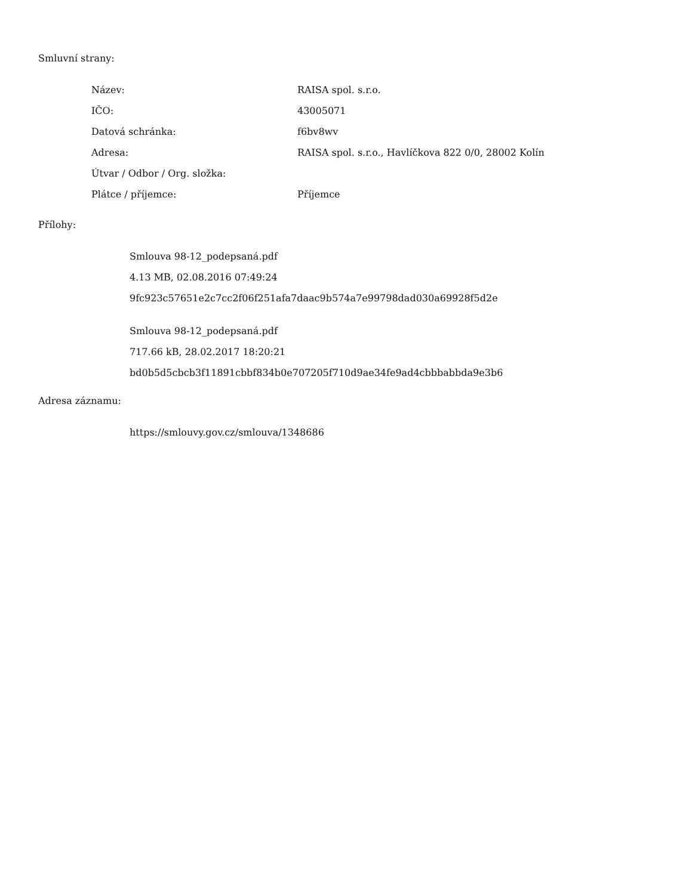Smluvní strany:
| Název: | RAISA spol. s.r.o. |
| IČO: | 43005071 |
| Datová schránka: | f6bv8wv |
| Adresa: | RAISA spol. s.r.o., Havlíčkova 822 0/0, 28002 Kolín |
| Útvar / Odbor / Org. složka: | |
| Plátce / příjemce: | Příjemce |
Přílohy:
Smlouva 98-12_podepsaná.pdf
4.13 MB, 02.08.2016 07:49:24
9fc923c57651e2c7cc2f06f251afa7daac9b574a7e99798dad030a69928f5d2e
Smlouva 98-12_podepsaná.pdf
717.66 kB, 28.02.2017 18:20:21
bd0b5d5cbcb3f11891cbbf834b0e707205f710d9ae34fe9ad4cbbbabbda9e3b6
Adresa záznamu:
https://smlouvy.gov.cz/smlouva/1348686